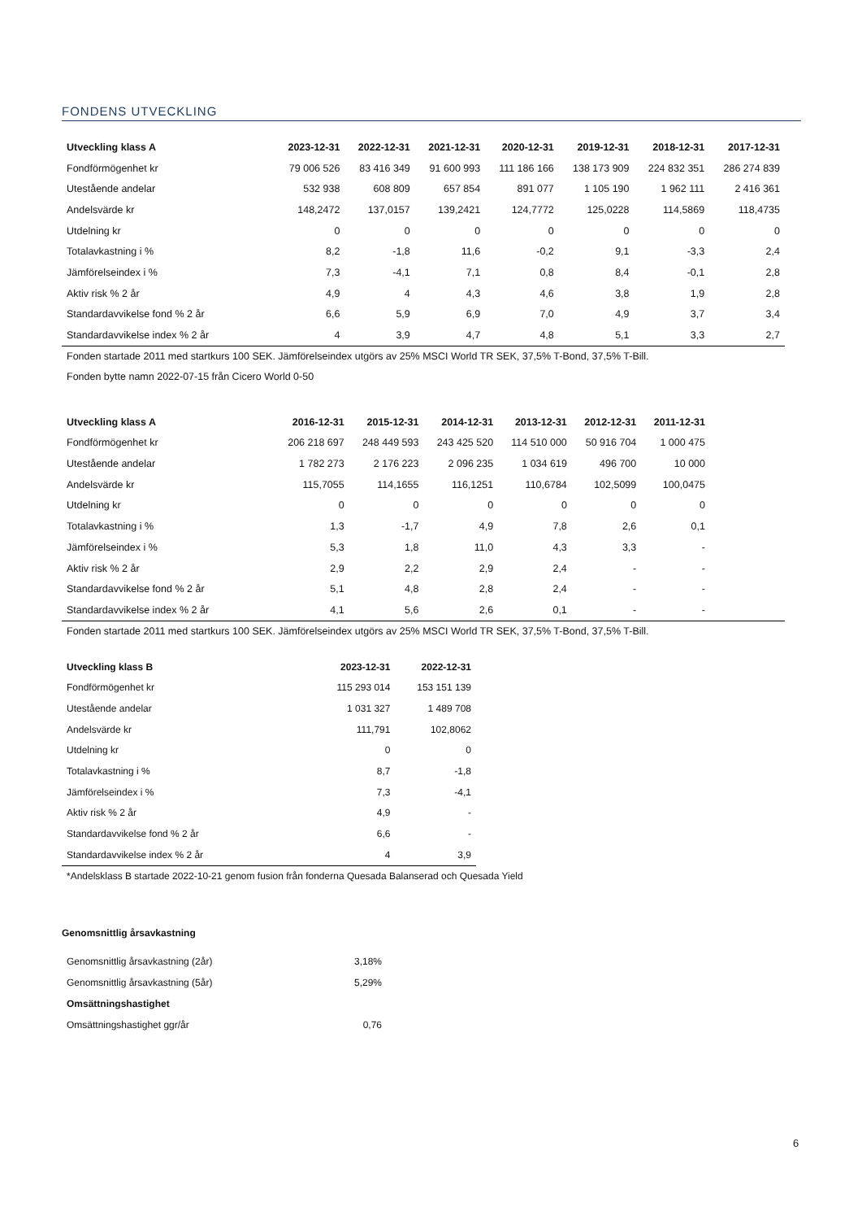FONDENS UTVECKLING
| Utveckling klass A | 2023-12-31 | 2022-12-31 | 2021-12-31 | 2020-12-31 | 2019-12-31 | 2018-12-31 | 2017-12-31 |
| --- | --- | --- | --- | --- | --- | --- | --- |
| Fondförmögenhet kr | 79 006 526 | 83 416 349 | 91 600 993 | 111 186 166 | 138 173 909 | 224 832 351 | 286 274 839 |
| Utestående andelar | 532 938 | 608 809 | 657 854 | 891 077 | 1 105 190 | 1 962 111 | 2 416 361 |
| Andelsvärde kr | 148,2472 | 137,0157 | 139,2421 | 124,7772 | 125,0228 | 114,5869 | 118,4735 |
| Utdelning kr | 0 | 0 | 0 | 0 | 0 | 0 | 0 |
| Totalavkastning i % | 8,2 | -1,8 | 11,6 | -0,2 | 9,1 | -3,3 | 2,4 |
| Jämförelseindex i % | 7,3 | -4,1 | 7,1 | 0,8 | 8,4 | -0,1 | 2,8 |
| Aktiv risk % 2 år | 4,9 | 4 | 4,3 | 4,6 | 3,8 | 1,9 | 2,8 |
| Standardavvikelse fond % 2 år | 6,6 | 5,9 | 6,9 | 7,0 | 4,9 | 3,7 | 3,4 |
| Standardavvikelse index % 2 år | 4 | 3,9 | 4,7 | 4,8 | 5,1 | 3,3 | 2,7 |
Fonden startade 2011 med startkurs 100 SEK. Jämförelseindex utgörs av 25% MSCI World TR SEK, 37,5% T-Bond, 37,5% T-Bill.
Fonden bytte namn 2022-07-15 från Cicero World 0-50
| Utveckling klass A | 2016-12-31 | 2015-12-31 | 2014-12-31 | 2013-12-31 | 2012-12-31 | 2011-12-31 | |
| --- | --- | --- | --- | --- | --- | --- | --- |
| Fondförmögenhet kr | 206 218 697 | 248 449 593 | 243 425 520 | 114 510 000 | 50 916 704 | 1 000 475 | |
| Utestående andelar | 1 782 273 | 2 176 223 | 2 096 235 | 1 034 619 | 496 700 | 10 000 | |
| Andelsvärde kr | 115,7055 | 114,1655 | 116,1251 | 110,6784 | 102,5099 | 100,0475 | |
| Utdelning kr | 0 | 0 | 0 | 0 | 0 | 0 | |
| Totalavkastning i % | 1,3 | -1,7 | 4,9 | 7,8 | 2,6 | 0,1 | |
| Jämförelseindex i % | 5,3 | 1,8 | 11,0 | 4,3 | 3,3 | - | |
| Aktiv risk % 2 år | 2,9 | 2,2 | 2,9 | 2,4 | - | - | |
| Standardavvikelse fond % 2 år | 5,1 | 4,8 | 2,8 | 2,4 | - | - | |
| Standardavvikelse index % 2 år | 4,1 | 5,6 | 2,6 | 0,1 | - | - | |
Fonden startade 2011 med startkurs 100 SEK. Jämförelseindex utgörs av 25% MSCI World TR SEK, 37,5% T-Bond, 37,5% T-Bill.
| Utveckling klass B | 2023-12-31 | 2022-12-31 |
| --- | --- | --- |
| Fondförmögenhet kr | 115 293 014 | 153 151 139 |
| Utestående andelar | 1 031 327 | 1 489 708 |
| Andelsvärde kr | 111,791 | 102,8062 |
| Utdelning kr | 0 | 0 |
| Totalavkastning i % | 8,7 | -1,8 |
| Jämförelseindex i % | 7,3 | -4,1 |
| Aktiv risk % 2 år | 4,9 | - |
| Standardavvikelse fond % 2 år | 6,6 | - |
| Standardavvikelse index % 2 år | 4 | 3,9 |
*Andelsklass B startade 2022-10-21 genom fusion från fonderna Quesada Balanserad och Quesada Yield
Genomsnittlig årsavkastning
| Genomsnittlig årsavkastning (2år) | 3,18% |
| Genomsnittlig årsavkastning (5år) | 5,29% |
| Omsättningshastighet | |
| Omsättningshastighet ggr/år | 0,76 |
6